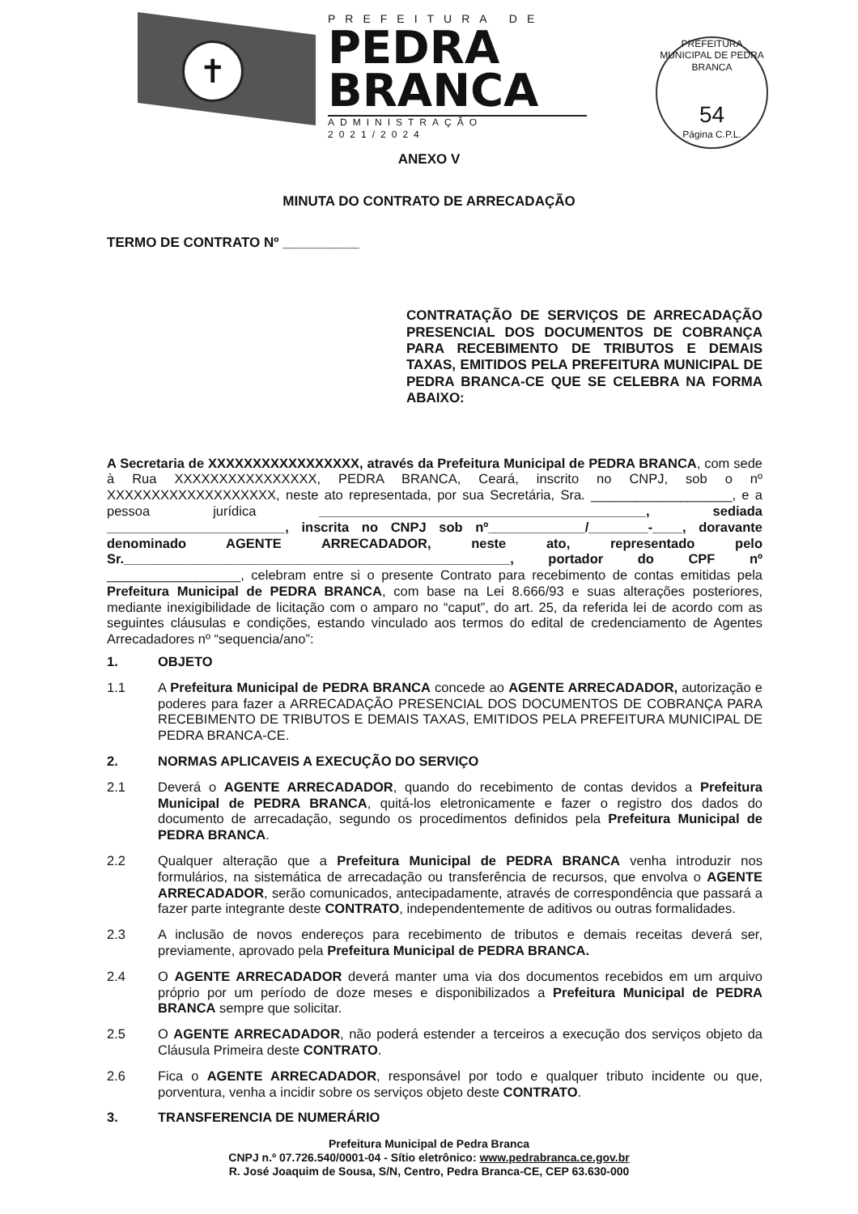✝
PREFEITURA DE
PEDRA
BRANCA
ADMINISTRAÇÃO 2021/2024
PREFEITURA MUNICIPAL DE PEDRA BRANCA
54
Página C.P.L.
ANEXO V
MINUTA DO CONTRATO DE ARRECADAÇÃO
TERMO DE CONTRATO Nº __________
CONTRATAÇÃO DE SERVIÇOS DE ARRECADAÇÃO PRESENCIAL DOS DOCUMENTOS DE COBRANÇA PARA RECEBIMENTO DE TRIBUTOS E DEMAIS TAXAS, EMITIDOS PELA PREFEITURA MUNICIPAL DE PEDRA BRANCA-CE QUE SE CELEBRA NA FORMA ABAIXO:
A Secretaria de XXXXXXXXXXXXXXXXX, através da Prefeitura Municipal de PEDRA BRANCA, com sede à Rua XXXXXXXXXXXXXXXX, PEDRA BRANCA, Ceará, inscrito no CNPJ, sob o nº XXXXXXXXXXXXXXXXXXX, neste ato representada, por sua Secretária, Sra. ___________________, e a pessoa jurídica ____________________________________________, sediada ________________________, inscrita no CNPJ sob nº_____________/________-____, doravante denominado AGENTE ARRECADADOR, neste ato, representado pelo Sr.____________________________________________________, portador do CPF nº __________________, celebram entre si o presente Contrato para recebimento de contas emitidas pela Prefeitura Municipal de PEDRA BRANCA, com base na Lei 8.666/93 e suas alterações posteriores, mediante inexigibilidade de licitação com o amparo no “caput”, do art. 25, da referida lei de acordo com as seguintes cláusulas e condições, estando vinculado aos termos do edital de credenciamento de Agentes Arrecadadores nº “sequencia/ano”:
1. OBJETO
1.1 A Prefeitura Municipal de PEDRA BRANCA concede ao AGENTE ARRECADADOR, autorização e poderes para fazer a ARRECADAÇÃO PRESENCIAL DOS DOCUMENTOS DE COBRANÇA PARA RECEBIMENTO DE TRIBUTOS E DEMAIS TAXAS, EMITIDOS PELA PREFEITURA MUNICIPAL DE PEDRA BRANCA-CE.
2. NORMAS APLICAVEIS A EXECUÇÃO DO SERVIÇO
2.1 Deverá o AGENTE ARRECADADOR, quando do recebimento de contas devidos a Prefeitura Municipal de PEDRA BRANCA, quitá-los eletronicamente e fazer o registro dos dados do documento de arrecadação, segundo os procedimentos definidos pela Prefeitura Municipal de PEDRA BRANCA.
2.2 Qualquer alteração que a Prefeitura Municipal de PEDRA BRANCA venha introduzir nos formulários, na sistemática de arrecadação ou transferência de recursos, que envolva o AGENTE ARRECADADOR, serão comunicados, antecipadamente, através de correspondência que passará a fazer parte integrante deste CONTRATO, independentemente de aditivos ou outras formalidades.
2.3 A inclusão de novos endereços para recebimento de tributos e demais receitas deverá ser, previamente, aprovado pela Prefeitura Municipal de PEDRA BRANCA.
2.4 O AGENTE ARRECADADOR deverá manter uma via dos documentos recebidos em um arquivo próprio por um período de doze meses e disponibilizados a Prefeitura Municipal de PEDRA BRANCA sempre que solicitar.
2.5 O AGENTE ARRECADADOR, não poderá estender a terceiros a execução dos serviços objeto da Cláusula Primeira deste CONTRATO.
2.6 Fica o AGENTE ARRECADADOR, responsável por todo e qualquer tributo incidente ou que, porventura, venha a incidir sobre os serviços objeto deste CONTRATO.
3. TRANSFERENCIA DE NUMERÁRIO
Prefeitura Municipal de Pedra Branca
CNPJ n.º 07.726.540/0001-04 - Sítio eletrônico: www.pedrabranca.ce.gov.br
R. José Joaquim de Sousa, S/N, Centro, Pedra Branca-CE, CEP 63.630-000